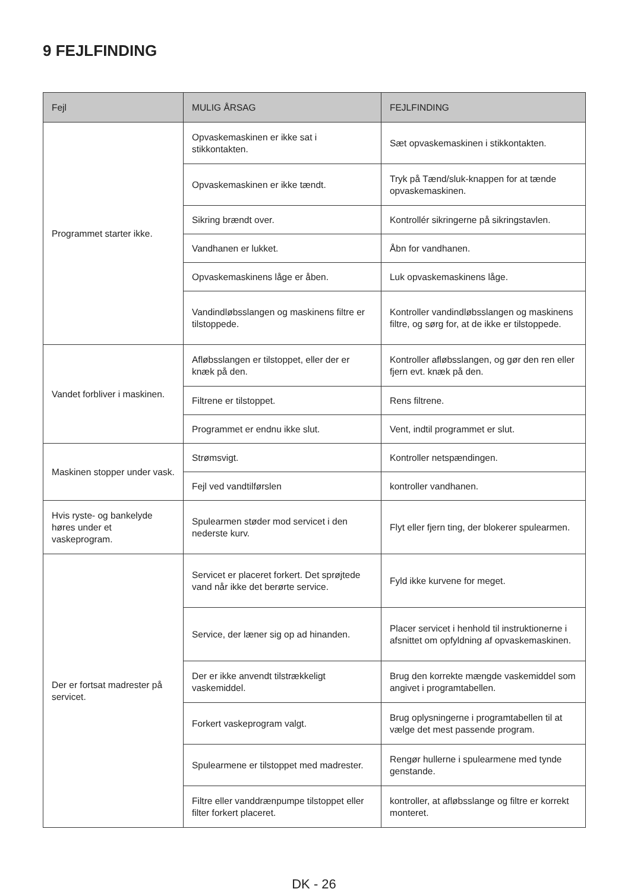9 FEJLFINDING
| Fejl | MULIG ÅRSAG | FEJLFINDING |
| --- | --- | --- |
| Programmet starter ikke. | Opvaskemaskinen er ikke sat i stikkontakten. | Sæt opvaskemaskinen i stikkontakten. |
| | Opvaskemaskinen er ikke tændt. | Tryk på Tænd/sluk-knappen for at tænde opvaskemaskinen. |
| | Sikring brændt over. | Kontrollér sikringerne på sikringstavlen. |
| | Vandhanen er lukket. | Åbn for vandhanen. |
| | Opvaskemaskinens låge er åben. | Luk opvaskemaskinens låge. |
| | Vandindløbsslangen og maskinens filtre er tilstoppede. | Kontroller vandindløbsslangen og maskinens filtre, og sørg for, at de ikke er tilstoppede. |
| Vandet forbliver i maskinen. | Afløbsslangen er tilstoppet, eller der er knæk på den. | Kontroller afløbsslangen, og gør den ren eller fjern evt. knæk på den. |
| | Filtrene er tilstoppet. | Rens filtrene. |
| | Programmet er endnu ikke slut. | Vent, indtil programmet er slut. |
| Maskinen stopper under vask. | Strømsvigt. | Kontroller netspændingen. |
| | Fejl ved vandtilførslen | kontroller vandhanen. |
| Hvis ryste- og bankelyde høres under et vaskeprogram. | Spulearmen støder mod servicet i den nederste kurv. | Flyt eller fjern ting, der blokerer spulearmen. |
| Der er fortsat madrester på servicet. | Servicet er placeret forkert. Det sprøjtede vand når ikke det berørte service. | Fyld ikke kurvene for meget. |
| | Service, der læner sig op ad hinanden. | Placer servicet i henhold til instruktionerne i afsnittet om opfyldning af opvaskemaskinen. |
| | Der er ikke anvendt tilstrækkeligt vaskemiddel. | Brug den korrekte mængde vaskemiddel som angivet i programtabellen. |
| | Forkert vaskeprogram valgt. | Brug oplysningerne i programtabellen til at vælge det mest passende program. |
| | Spulearmene er tilstoppet med madrester. | Rengør hullerne i spulearmene med tynde genstande. |
| | Filtre eller vanddrænpumpe tilstoppet eller filter forkert placeret. | kontroller, at afløbsslange og filtre er korrekt monteret. |
DK - 26